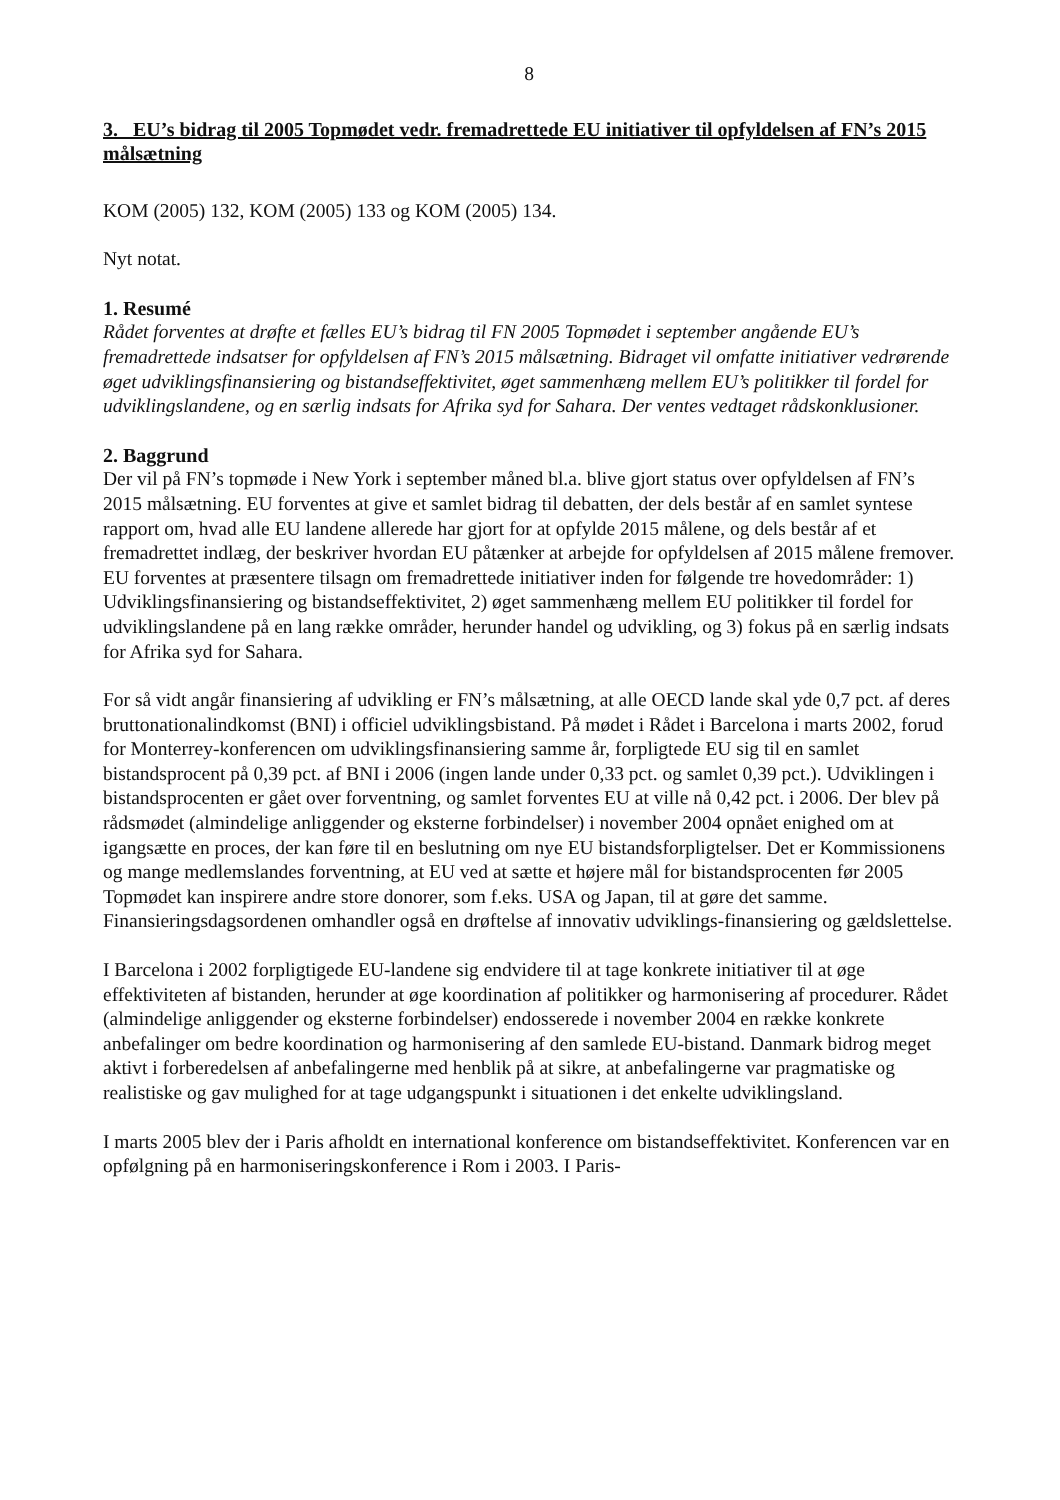8
3. EU’s bidrag til 2005 Topmødet vedr. fremadrettede EU initiativer til opfyldelsen af FN’s 2015 målsætning
KOM (2005) 132, KOM (2005) 133 og KOM (2005) 134.
Nyt notat.
1. Resumé
Rådet forventes at drøfte et fælles EU’s bidrag til FN 2005 Topmødet i september angående EU’s fremadrettede indsatser for opfyldelsen af FN’s 2015 målsætning. Bidraget vil omfatte initiativer vedrørende øget udviklingsfinansiering og bistandseffektivitet, øget sammenhæng mellem EU’s politikker til fordel for udviklingslandene, og en særlig indsats for Afrika syd for Sahara. Der ventes vedtaget rådskonklusioner.
2. Baggrund
Der vil på FN’s topmøde i New York i september måned bl.a. blive gjort status over opfyldelsen af FN’s 2015 målsætning. EU forventes at give et samlet bidrag til debatten, der dels består af en samlet syntese rapport om, hvad alle EU landene allerede har gjort for at opfylde 2015 målene, og dels består af et fremadrettet indlæg, der beskriver hvordan EU påtænker at arbejde for opfyldelsen af 2015 målene fremover. EU forventes at præsentere tilsagn om fremadrettede initiativer inden for følgende tre hovedområder: 1) Udviklingsfinansiering og bistandseffektivitet, 2) øget sammenhæng mellem EU politikker til fordel for udviklingslandene på en lang række områder, herunder handel og udvikling, og 3) fokus på en særlig indsats for Afrika syd for Sahara.
For så vidt angår finansiering af udvikling er FN’s målsætning, at alle OECD lande skal yde 0,7 pct. af deres bruttonationalindkomst (BNI) i officiel udviklingsbistand. På mødet i Rådet i Barcelona i marts 2002, forud for Monterrey-konferencen om udviklingsfinansiering samme år, forpligtede EU sig til en samlet bistandsprocent på 0,39 pct. af BNI i 2006 (ingen lande under 0,33 pct. og samlet 0,39 pct.). Udviklingen i bistandsprocenten er gået over forventning, og samlet forventes EU at ville nå 0,42 pct. i 2006. Der blev på rådsmødet (almindelige anliggender og eksterne forbindelser) i november 2004 opnået enighed om at igangsætte en proces, der kan føre til en beslutning om nye EU bistandsforpligtelser. Det er Kommissionens og mange medlemslandes forventning, at EU ved at sætte et højere mål for bistandsprocenten før 2005 Topmødet kan inspirere andre store donorer, som f.eks. USA og Japan, til at gøre det samme. Finansieringsdagsordenen omhandler også en drøftelse af innovativ udviklings-finansiering og gældslettelse.
I Barcelona i 2002 forpligtigede EU-landene sig endvidere til at tage konkrete initiativer til at øge effektiviteten af bistanden, herunder at øge koordination af politikker og harmonisering af procedurer. Rådet (almindelige anliggender og eksterne forbindelser) endosserede i november 2004 en række konkrete anbefalinger om bedre koordination og harmonisering af den samlede EU-bistand. Danmark bidrog meget aktivt i forberedelsen af anbefalingerne med henblik på at sikre, at anbefalingerne var pragmatiske og realistiske og gav mulighed for at tage udgangspunkt i situationen i det enkelte udviklingsland.
I marts 2005 blev der i Paris afholdt en international konference om bistandseffektivitet. Konferencen var en opfølgning på en harmoniseringskonference i Rom i 2003. I Paris-